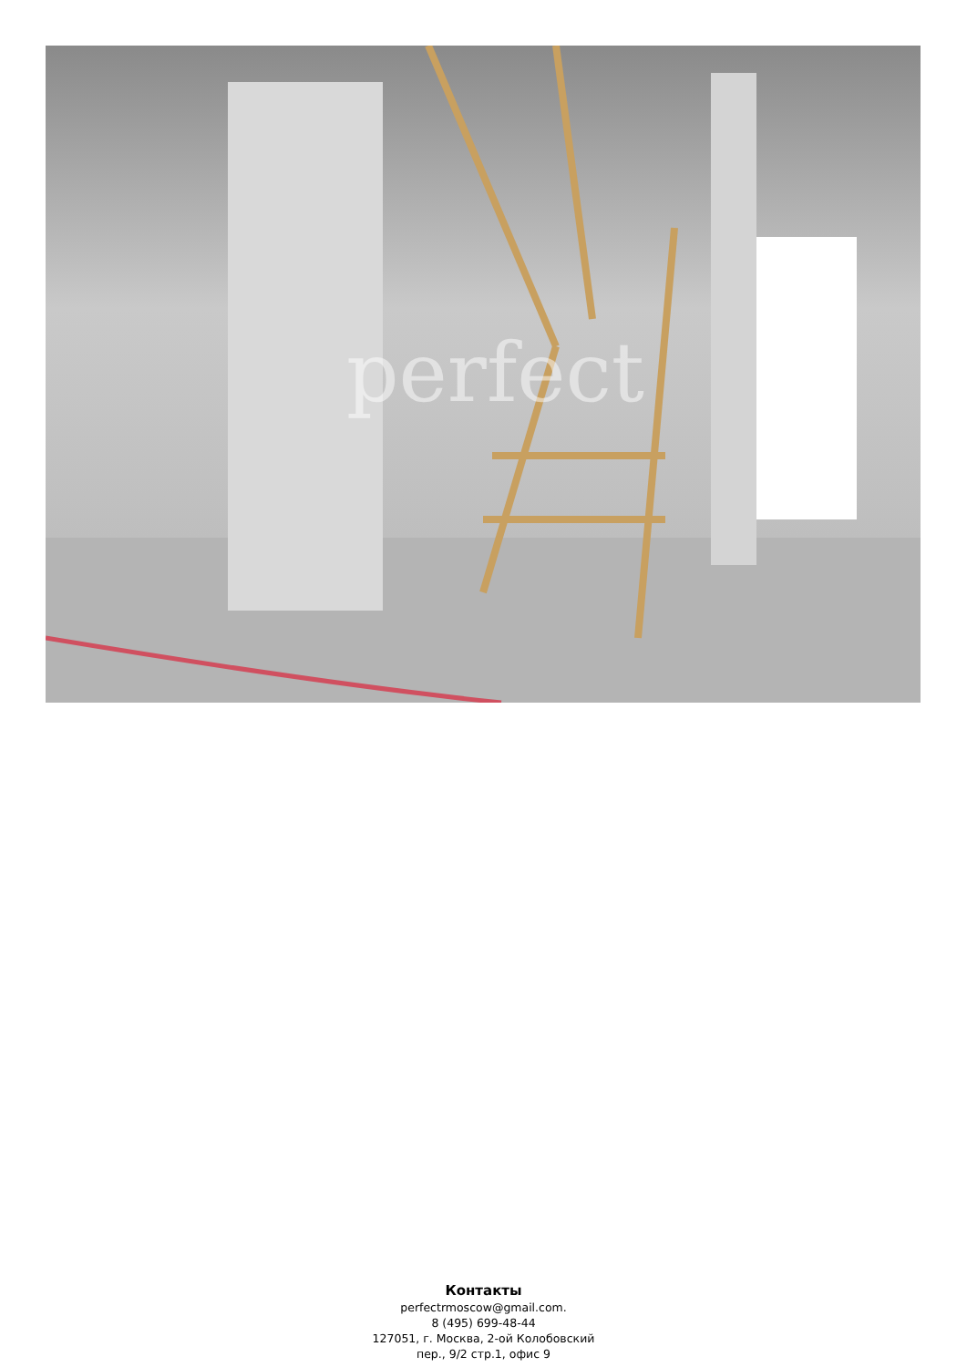perfect
Контакты
perfectrmoscow@gmail.com.
8 (495) 699-48-44
127051, г. Москва, 2-ой Колобовский
пер., 9/2 стр.1, офис 9